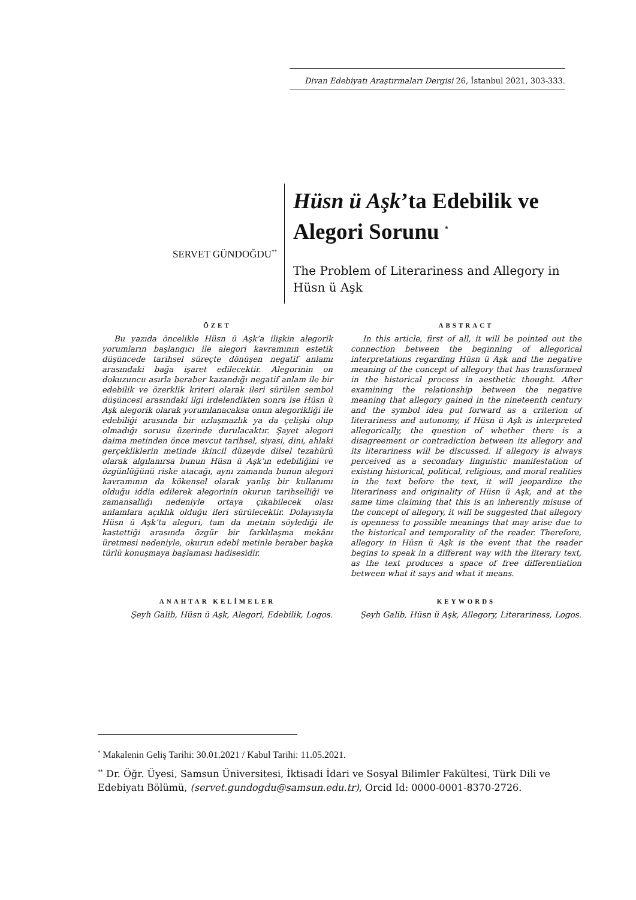Divan Edebiyatı Araştırmaları Dergisi 26, İstanbul 2021, 303-333.
SERVET GÜNDOĞDU<sup>**</sup>
Hüsn ü Aşk’ta Edebilik ve Alegori Sorunu <sup>*</sup>
The Problem of Literariness and Allegory in Hüsn ü Aşk
ÖZET
Bu yazıda öncelikle Hüsn ü Aşk’a ilişkin alegorik yorumların başlangıcı ile alegori kavramının estetik düşüncede tarihsel süreçte dönüşen negatif anlamı arasındaki bağa işaret edilecektir. Alegorinin on dokuzuncu asırla beraber kazandığı negatif anlam ile bir edebilik ve özerklik kriteri olarak ileri sürülen sembol düşüncesi arasındaki ilgi irdelendikten sonra ise Hüsn ü Aşk alegorik olarak yorumlanacaksa onun alegorikliği ile edebiliği arasında bir uzlaşmazlık ya da çelişki olup olmadığı sorusu üzerinde durulacaktır. Şayet alegori daima metinden önce mevcut tarihsel, siyasi, dini, ahlaki gerçekliklerin metinde ikincil düzeyde dilsel tezahürü olarak algılanırsa bunun Hüsn ü Aşk’ın edebiliğini ve özgünlüğünü riske atacağı, aynı zamanda bunun alegori kavramının da kökensel olarak yanlış bir kullanımı olduğu iddia edilerek alegorinin okurun tarihselliği ve zamansallığı nedeniyle ortaya çıkabilecek olası anlamlara açıklık olduğu ileri sürülecektir. Dolayısıyla Hüsn ü Aşk’ta alegori, tam da metnin söylediği ile kastettiği arasında özgür bir farklılaşma mekânı üretmesi nedeniyle, okurun edebî metinle beraber başka türlü konuşmaya başlaması hadisesidir.
ABSTRACT
In this article, first of all, it will be pointed out the connection between the beginning of allegorical interpretations regarding Hüsn ü Aşk and the negative meaning of the concept of allegory that has transformed in the historical process in aesthetic thought. After examining the relationship between the negative meaning that allegory gained in the nineteenth century and the symbol idea put forward as a criterion of literariness and autonomy, if Hüsn ü Aşk is interpreted allegorically, the question of whether there is a disagreement or contradiction between its allegory and its literariness will be discussed. If allegory is always perceived as a secondary linguistic manifestation of existing historical, political, religious, and moral realities in the text before the text, it will jeopardize the literariness and originality of Hüsn ü Aşk, and at the same time claiming that this is an inherently misuse of the concept of allegory, it will be suggested that allegory is openness to possible meanings that may arise due to the historical and temporality of the reader. Therefore, allegory in Hüsn ü Aşk is the event that the reader begins to speak in a different way with the literary text, as the text produces a space of free differentiation between what it says and what it means.
ANAHTAR KELİMELER
Şeyh Galib, Hüsn ü Aşk, Alegori, Edebilik, Logos.
KEYWORDS
Şeyh Galib, Hüsn ü Aşk, Allegory, Literariness, Logos.
<sup>*</sup> Makalenin Geliş Tarihi: 30.01.2021 / Kabul Tarihi: 11.05.2021.
<sup>**</sup> Dr. Öğr. Üyesi, Samsun Üniversitesi, İktisadi İdari ve Sosyal Bilimler Fakültesi, Türk Dili ve Edebiyatı Bölümü, (servet.gundogdu@samsun.edu.tr), Orcid Id: 0000-0001-8370-2726.